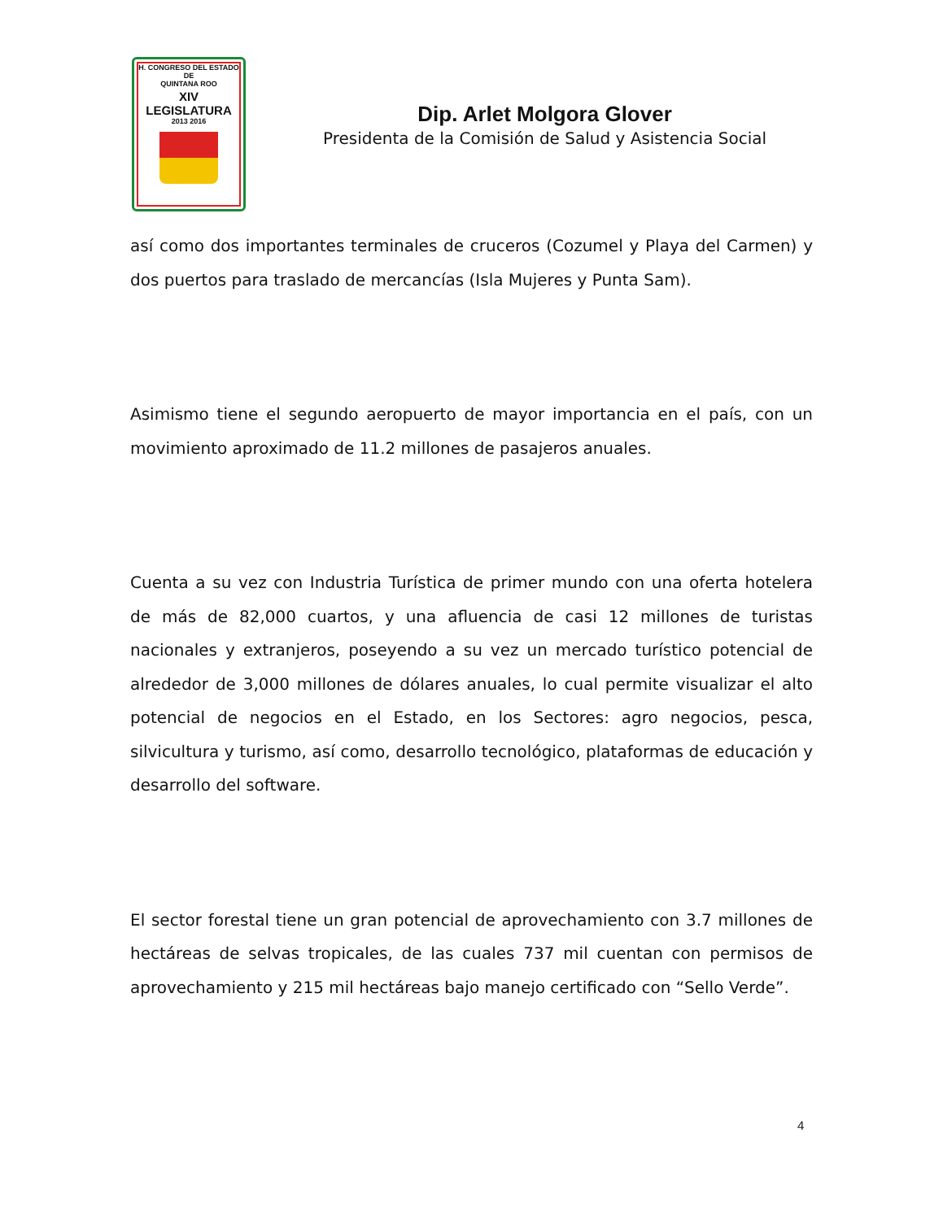H. CONGRESO DEL ESTADO
DE
QUINTANA ROO
XIV LEGISLATURA
2013 2016
Dip. Arlet Molgora Glover
Presidenta de la Comisión de Salud y Asistencia Social
así como dos importantes terminales de cruceros (Cozumel y Playa del Carmen) y dos puertos para traslado de mercancías (Isla Mujeres y Punta Sam).
Asimismo tiene el segundo aeropuerto de mayor importancia en el país, con un movimiento aproximado de 11.2 millones de pasajeros anuales.
Cuenta a su vez con Industria Turística de primer mundo con una oferta hotelera de más de 82,000 cuartos, y una afluencia de casi 12 millones de turistas nacionales y extranjeros, poseyendo a su vez un mercado turístico potencial de alrededor de 3,000 millones de dólares anuales, lo cual permite visualizar el alto potencial de negocios en el Estado, en los Sectores: agro negocios, pesca, silvicultura y turismo, así como, desarrollo tecnológico, plataformas de educación y desarrollo del software.
El sector forestal tiene un gran potencial de aprovechamiento con 3.7 millones de hectáreas de selvas tropicales, de las cuales 737 mil cuentan con permisos de aprovechamiento y 215 mil hectáreas bajo manejo certificado con “Sello Verde”.
4